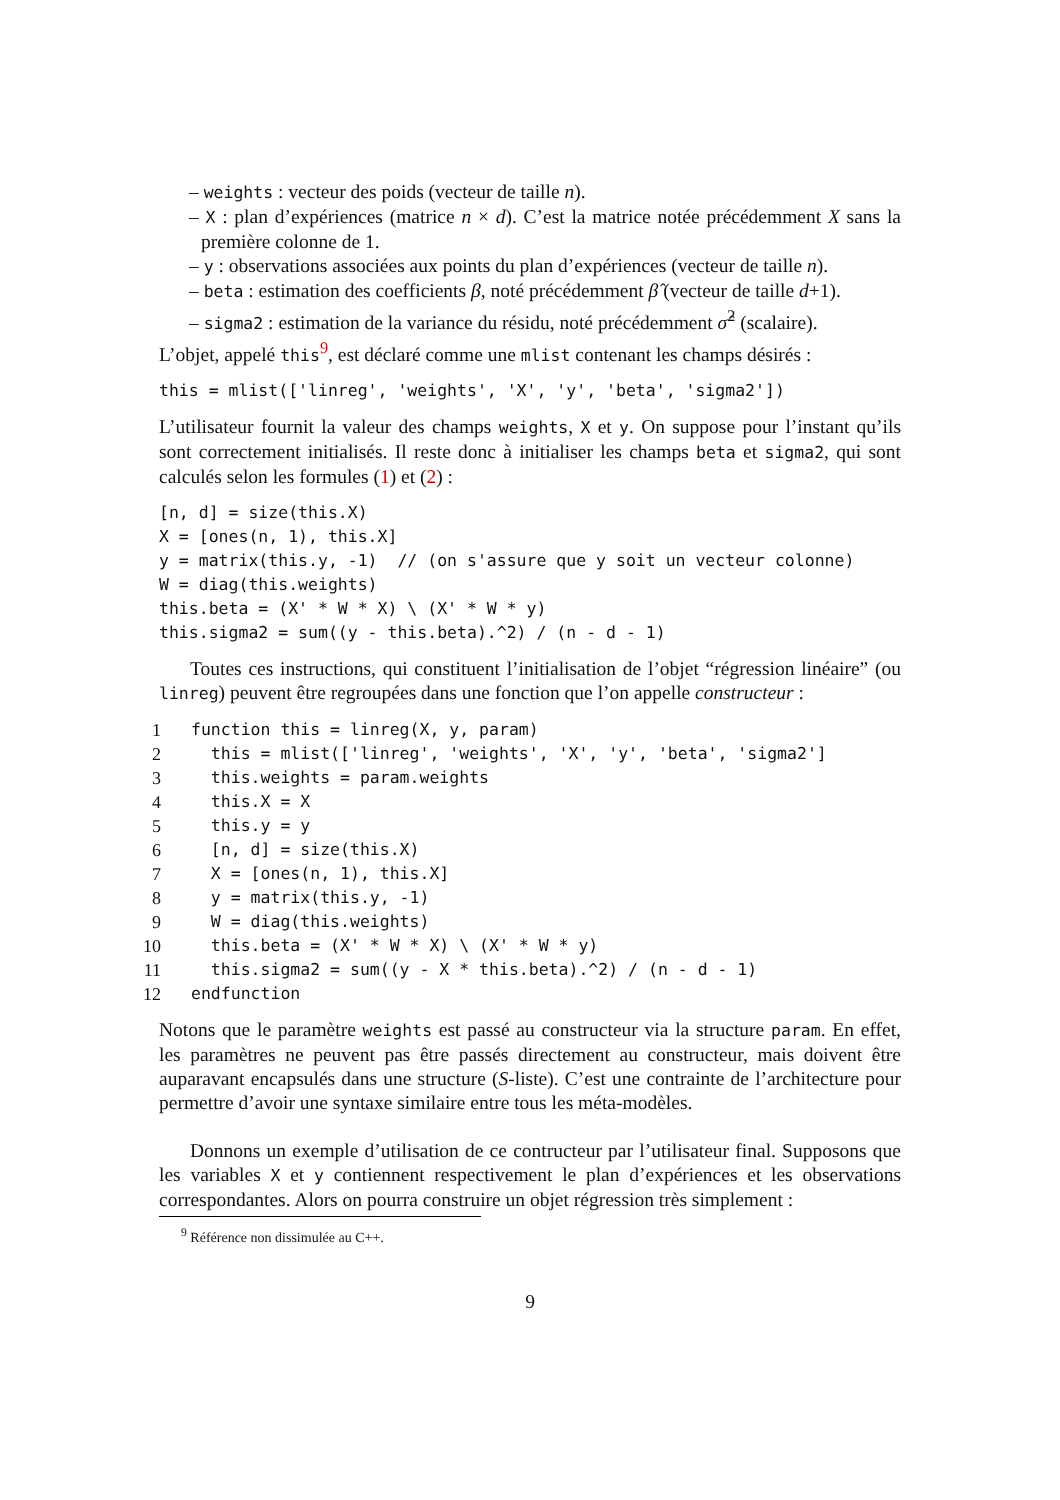– weights : vecteur des poids (vecteur de taille n).
– X : plan d’expériences (matrice n × d). C’est la matrice notée précédemment X sans la première colonne de 1.
– y : observations associées aux points du plan d’expériences (vecteur de taille n).
– beta : estimation des coefficients β, noté précédemment β̂ (vecteur de taille d+1).
– sigma2 : estimation de la variance du résidu, noté précédemment σ̂<sup>2</sup> (scalaire).
L’objet, appelé this<sup>9</sup>, est déclaré comme une mlist contenant les champs désirés :
this = mlist(['linreg', 'weights', 'X', 'y', 'beta', 'sigma2'])
L’utilisateur fournit la valeur des champs weights, X et y. On suppose pour l’instant qu’ils sont correctement initialisés. Il reste donc à initialiser les champs beta et sigma2, qui sont calculés selon les formules (1) et (2) :
[n, d] = size(this.X)
X = [ones(n, 1), this.X]
y = matrix(this.y, -1)  // (on s'assure que y soit un vecteur colonne)
W = diag(this.weights)
this.beta = (X' * W * X) \ (X' * W * y)
this.sigma2 = sum((y - this.beta).^2) / (n - d - 1)
Toutes ces instructions, qui constituent l’initialisation de l’objet “régression linéaire” (ou linreg) peuvent être regroupées dans une fonction que l’on appelle constructeur :
| 1 | function this = linreg(X, y, param) |
| 2 | this = mlist(['linreg', 'weights', 'X', 'y', 'beta', 'sigma2'] |
| 3 | this.weights = param.weights |
| 4 | this.X = X |
| 5 | this.y = y |
| 6 | [n, d] = size(this.X) |
| 7 | X = [ones(n, 1), this.X] |
| 8 | y = matrix(this.y, -1) |
| 9 | W = diag(this.weights) |
| 10 | this.beta = (X' * W * X) \ (X' * W * y) |
| 11 | this.sigma2 = sum((y - X * this.beta).^2) / (n - d - 1) |
| 12 | endfunction |
Notons que le paramètre weights est passé au constructeur via la structure param. En effet, les paramètres ne peuvent pas être passés directement au constructeur, mais doivent être auparavant encapsulés dans une structure (S-liste). C’est une contrainte de l’architecture pour permettre d’avoir une syntaxe similaire entre tous les méta-modèles.
Donnons un exemple d’utilisation de ce contructeur par l’utilisateur final. Supposons que les variables X et y contiennent respectivement le plan d’expériences et les observations correspondantes. Alors on pourra construire un objet régression très simplement :
<sup>9</sup> Référence non dissimulée au C++.
9